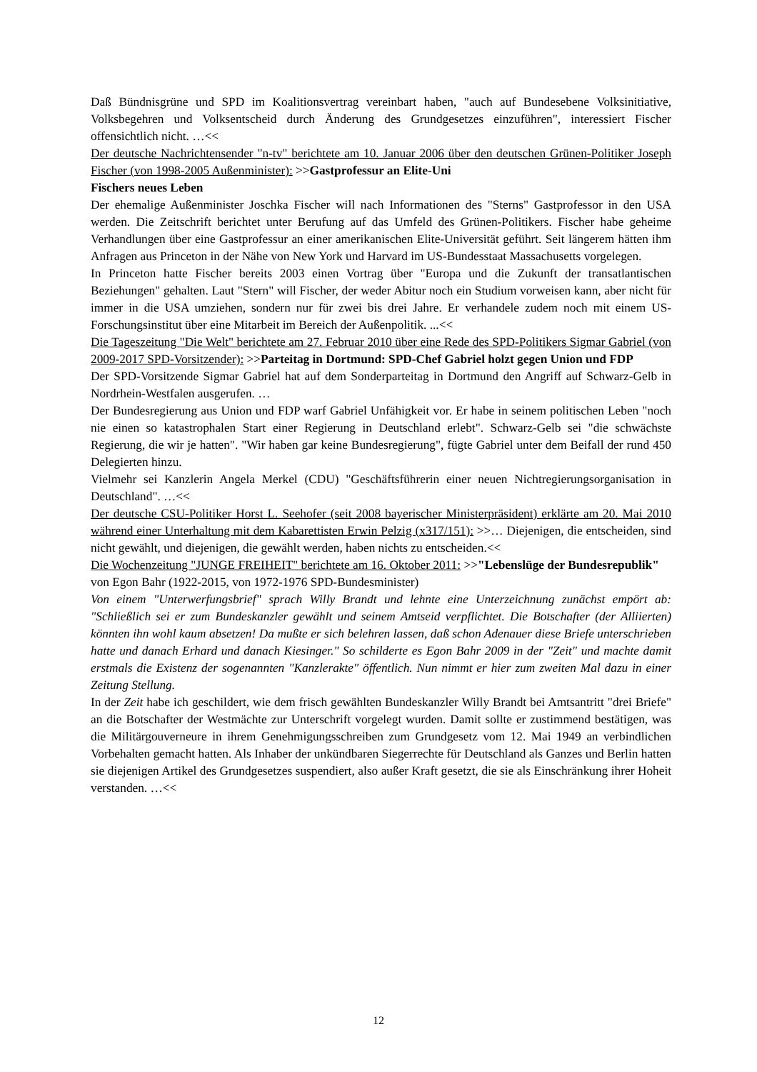Daß Bündnisgrüne und SPD im Koalitionsvertrag vereinbart haben, "auch auf Bundesebene Volksinitiative, Volksbegehren und Volksentscheid durch Änderung des Grundgesetzes einzuführen", interessiert Fischer offensichtlich nicht. …<<
Der deutsche Nachrichtensender "n-tv" berichtete am 10. Januar 2006 über den deutschen Grünen-Politiker Joseph Fischer (von 1998-2005 Außenminister): >>Gastprofessur an Elite-Uni
Fischers neues Leben
Der ehemalige Außenminister Joschka Fischer will nach Informationen des "Sterns" Gastprofessor in den USA werden. Die Zeitschrift berichtet unter Berufung auf das Umfeld des Grünen-Politikers. Fischer habe geheime Verhandlungen über eine Gastprofessur an einer amerikanischen Elite-Universität geführt. Seit längerem hätten ihm Anfragen aus Princeton in der Nähe von New York und Harvard im US-Bundesstaat Massachusetts vorgelegen.
In Princeton hatte Fischer bereits 2003 einen Vortrag über "Europa und die Zukunft der transatlantischen Beziehungen" gehalten. Laut "Stern" will Fischer, der weder Abitur noch ein Studium vorweisen kann, aber nicht für immer in die USA umziehen, sondern nur für zwei bis drei Jahre. Er verhandele zudem noch mit einem US-Forschungsinstitut über eine Mitarbeit im Bereich der Außenpolitik. ...<<
Die Tageszeitung "Die Welt" berichtete am 27. Februar 2010 über eine Rede des SPD-Politikers Sigmar Gabriel (von 2009-2017 SPD-Vorsitzender): >>Parteitag in Dortmund: SPD-Chef Gabriel holzt gegen Union und FDP
Der SPD-Vorsitzende Sigmar Gabriel hat auf dem Sonderparteitag in Dortmund den Angriff auf Schwarz-Gelb in Nordrhein-Westfalen ausgerufen. …
Der Bundesregierung aus Union und FDP warf Gabriel Unfähigkeit vor. Er habe in seinem politischen Leben "noch nie einen so katastrophalen Start einer Regierung in Deutschland erlebt". Schwarz-Gelb sei "die schwächste Regierung, die wir je hatten". "Wir haben gar keine Bundesregierung", fügte Gabriel unter dem Beifall der rund 450 Delegierten hinzu.
Vielmehr sei Kanzlerin Angela Merkel (CDU) "Geschäftsführerin einer neuen Nichtregierungsorganisation in Deutschland". …<<
Der deutsche CSU-Politiker Horst L. Seehofer (seit 2008 bayerischer Ministerpräsident) erklärte am 20. Mai 2010 während einer Unterhaltung mit dem Kabarettisten Erwin Pelzig (x317/151): >>… Diejenigen, die entscheiden, sind nicht gewählt, und diejenigen, die gewählt werden, haben nichts zu entscheiden.<<
Die Wochenzeitung "JUNGE FREIHEIT" berichtete am 16. Oktober 2011: >>"Lebenslüge der Bundesrepublik"
von Egon Bahr (1922-2015, von 1972-1976 SPD-Bundesminister)
Von einem "Unterwerfungsbrief" sprach Willy Brandt und lehnte eine Unterzeichnung zunächst empört ab: "Schließlich sei er zum Bundeskanzler gewählt und seinem Amtseid verpflichtet. Die Botschafter (der Alliierten) könnten ihn wohl kaum absetzen! Da mußte er sich belehren lassen, daß schon Adenauer diese Briefe unterschrieben hatte und danach Erhard und danach Kiesinger." So schilderte es Egon Bahr 2009 in der "Zeit" und machte damit erstmals die Existenz der sogenannten "Kanzlerakte" öffentlich. Nun nimmt er hier zum zweiten Mal dazu in einer Zeitung Stellung.
In der Zeit habe ich geschildert, wie dem frisch gewählten Bundeskanzler Willy Brandt bei Amtsantritt "drei Briefe" an die Botschafter der Westmächte zur Unterschrift vorgelegt wurden. Damit sollte er zustimmend bestätigen, was die Militärgouverneure in ihrem Genehmigungsschreiben zum Grundgesetz vom 12. Mai 1949 an verbindlichen Vorbehalten gemacht hatten. Als Inhaber der unkündbaren Siegerrechte für Deutschland als Ganzes und Berlin hatten sie diejenigen Artikel des Grundgesetzes suspendiert, also außer Kraft gesetzt, die sie als Einschränkung ihrer Hoheit verstanden. …<<
12